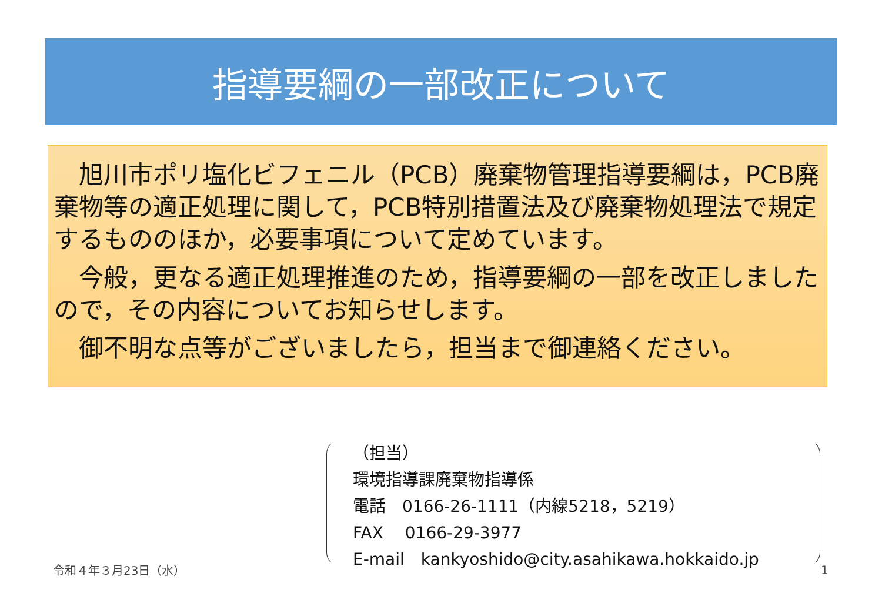指導要綱の一部改正について
　旭川市ポリ塩化ビフェニル（PCB）廃棄物管理指導要綱は，PCB廃棄物等の適正処理に関して，PCB特別措置法及び廃棄物処理法で規定するもののほか，必要事項について定めています。
　今般，更なる適正処理推進のため，指導要綱の一部を改正しましたので，その内容についてお知らせします。
　御不明な点等がございましたら，担当まで御連絡ください。
（担当）
環境指導課廃棄物指導係
電話　0166-26-1111（内線5218，5219）
FAX　 0166-29-3977
E-mail　kankyoshido@city.asahikawa.hokkaido.jp
令和４年３月23日（水） 1